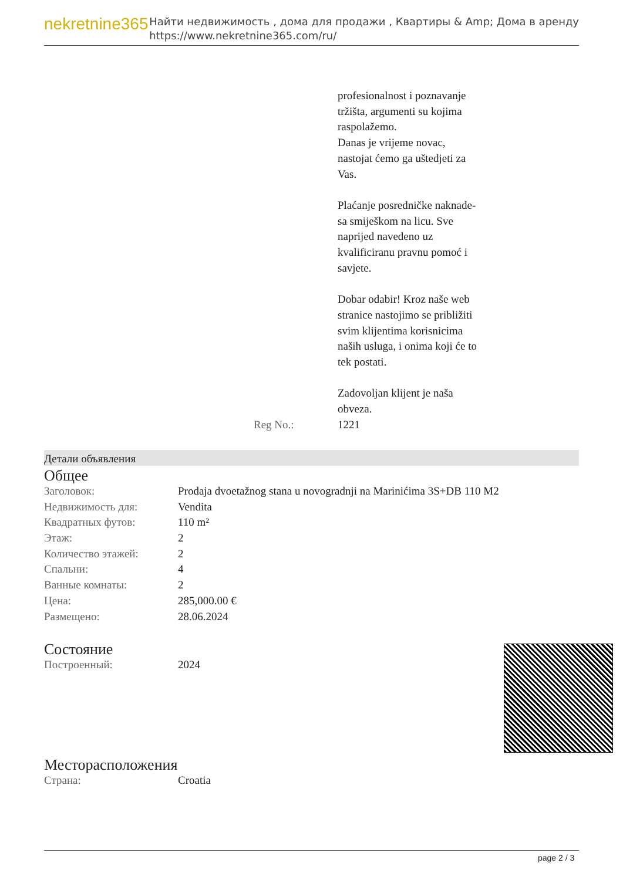nekretnine365
Найти недвижимость , дома для продажи , Квартиры & Amp; Дома в аренду
https://www.nekretnine365.com/ru/
profesionalnost i poznavanje
tržišta, argumenti su kojima
raspolažemo.
Danas je vrijeme novac,
nastojat ćemo ga uštedjeti za
Vas.
Plaćanje posredničke naknade-
sa smiješkom na licu. Sve
naprijed navedeno uz
kvalificiranu pravnu pomoć i
savjete.
Dobar odabir! Kroz naše web
stranice nastojimo se približiti
svim klijentima korisnicima
naših usluga, i onima koji će to
tek postati.
Zadovoljan klijent je naša
obveza.
Reg No.: 1221
Детали объявления
Общее
| Заголовок: | Prodaja dvoetažnog stana u novogradnji na Marinićima 3S+DB 110 M2 |
| Недвижимость для: | Vendita |
| Квадратных футов: | 110 m² |
| Этаж: | 2 |
| Количество этажей: | 2 |
| Спальни: | 4 |
| Ванные комнаты: | 2 |
| Цена: | 285,000.00 € |
| Размещено: | 28.06.2024 |
Состояние
| Построенный: | 2024 |
Месторасположения
| Страна: | Croatia |
page 2 / 3